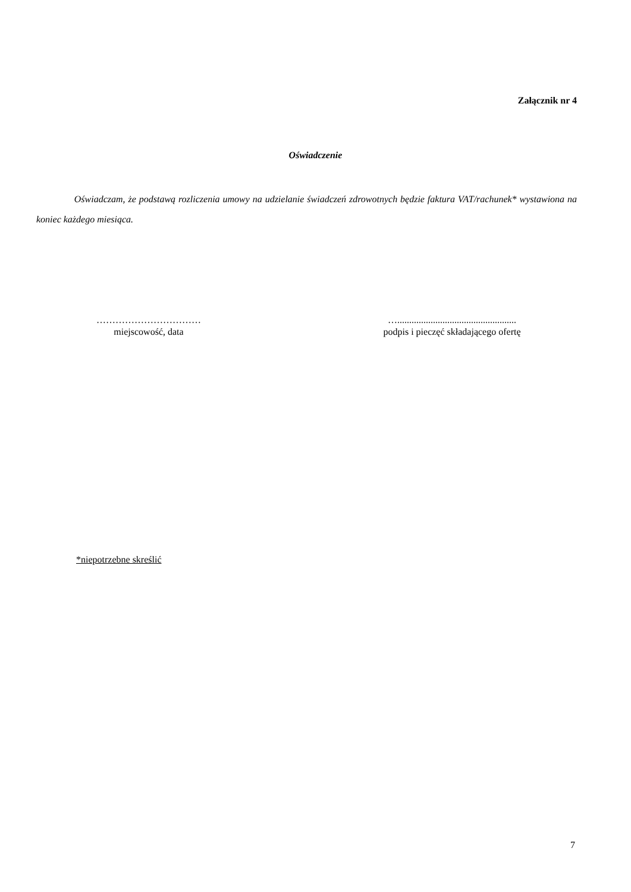Załącznik nr 4
Oświadczenie
Oświadczam, że podstawą rozliczenia umowy na udzielanie świadczeń zdrowotnych będzie faktura VAT/rachunek* wystawiona na koniec każdego miesiąca.
……………………………
miejscowość, data
…..................................................
podpis i pieczęć składającego ofertę
*niepotrzebne skreślić
7